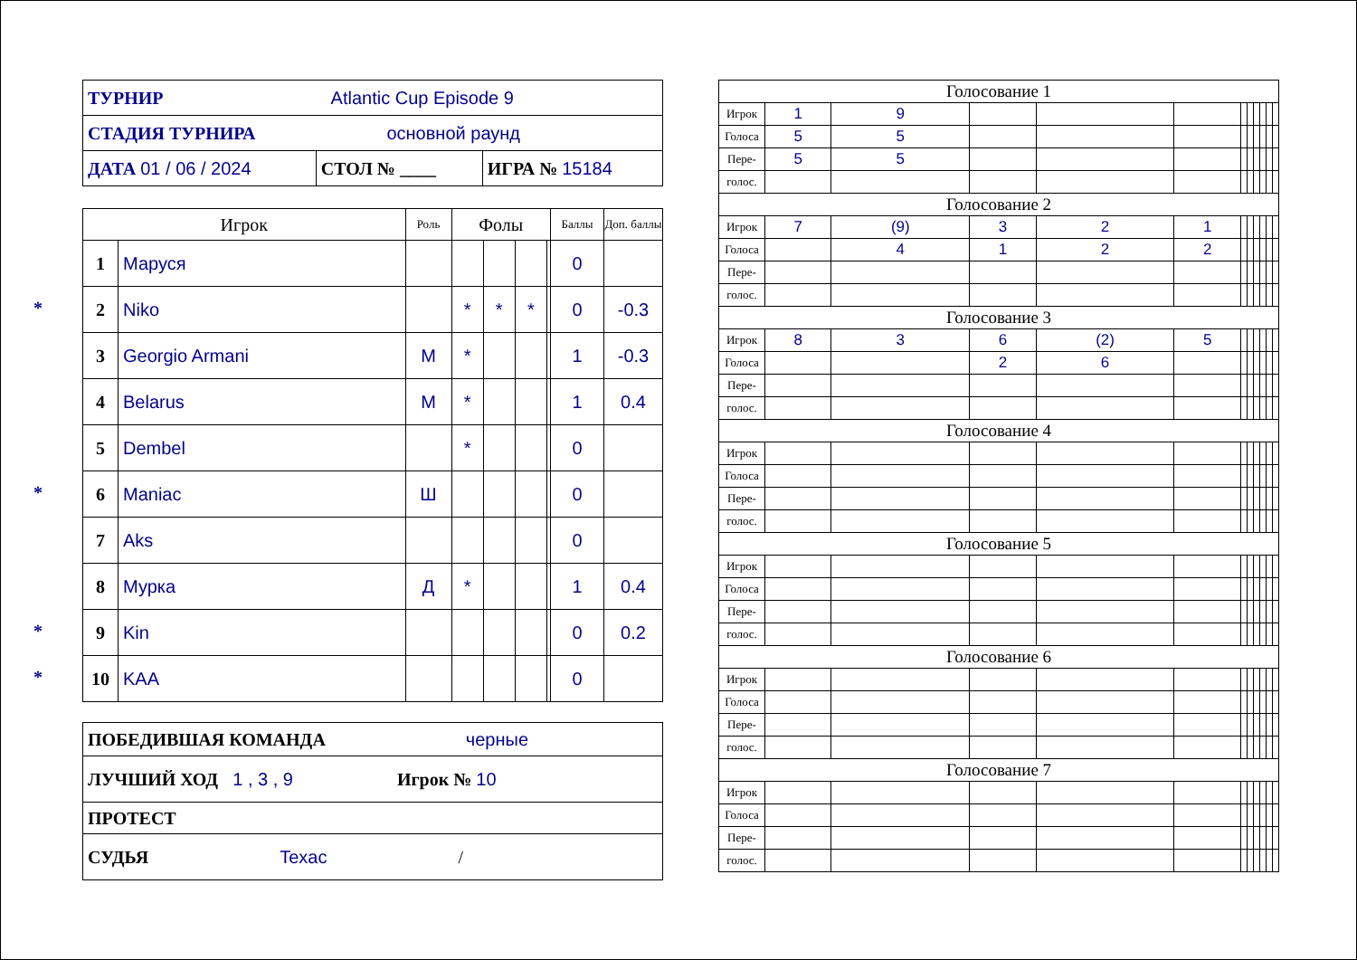| ТУРНИР Atlantic Cup Episode 9 | | |
| СТАДИЯ ТУРНИРА основной раунд | | |
| ДАТА 01 / 06 / 2024 | СТОЛ № ____ | ИГРА № 15184 |
| Игрок | | Роль | Фолы | | | | Баллы | Доп. баллы |
| --- | --- | --- | --- | --- | --- | --- | --- | --- |
| 1 | Маруся | | | | | | 0 | |
| * 2 | Niko | | * | * | * | | 0 | -0.3 |
| 3 | Georgio Armani | М | * | | | | 1 | -0.3 |
| 4 | Belarus | М | * | | | | 1 | 0.4 |
| 5 | Dembel | | * | | | | 0 | |
| * 6 | Maniac | Ш | | | | | 0 | |
| 7 | Aks | | | | | | 0 | |
| 8 | Мурка | Д | * | | | | 1 | 0.4 |
| * 9 | Kin | | | | | | 0 | 0.2 |
| * 10 | KAA | | | | | | 0 | |
| ПОБЕДИВШАЯ КОМАНДА черные |
| ЛУЧШИЙ ХОД 1 , 3 , 9 Игрок № 10 |
| ПРОТЕСТ |
| СУДЬЯ Texac / |
| Голосование 1 | | | | | | | | | | | |
| Игрок | 1 | 9 | | | | | | | | | |
| Голоса | 5 | 5 | | | | | | | | | |
| Пере- | 5 | 5 | | | | | | | | | |
| голос. | | | | | | | | | | | |
| Голосование 2 | | | | | | | | | | | |
| Игрок | 7 | (9) | 3 | 2 | 1 | | | | | | |
| Голоса | | 4 | 1 | 2 | 2 | | | | | | |
| Пере- | | | | | | | | | | | |
| голос. | | | | | | | | | | | |
| Голосование 3 | | | | | | | | | | | |
| Игрок | 8 | 3 | 6 | (2) | 5 | | | | | | |
| Голоса | | | 2 | 6 | | | | | | | |
| Пере- | | | | | | | | | | | |
| голос. | | | | | | | | | | | |
| Голосование 4 | | | | | | | | | | | |
| Игрок | | | | | | | | | | | |
| Голоса | | | | | | | | | | | |
| Пере- | | | | | | | | | | | |
| голос. | | | | | | | | | | | |
| Голосование 5 | | | | | | | | | | | |
| Игрок | | | | | | | | | | | |
| Голоса | | | | | | | | | | | |
| Пере- | | | | | | | | | | | |
| голос. | | | | | | | | | | | |
| Голосование 6 | | | | | | | | | | | |
| Игрок | | | | | | | | | | | |
| Голоса | | | | | | | | | | | |
| Пере- | | | | | | | | | | | |
| голос. | | | | | | | | | | | |
| Голосование 7 | | | | | | | | | | | |
| Игрок | | | | | | | | | | | |
| Голоса | | | | | | | | | | | |
| Пере- | | | | | | | | | | | |
| голос. | | | | | | | | | | | |